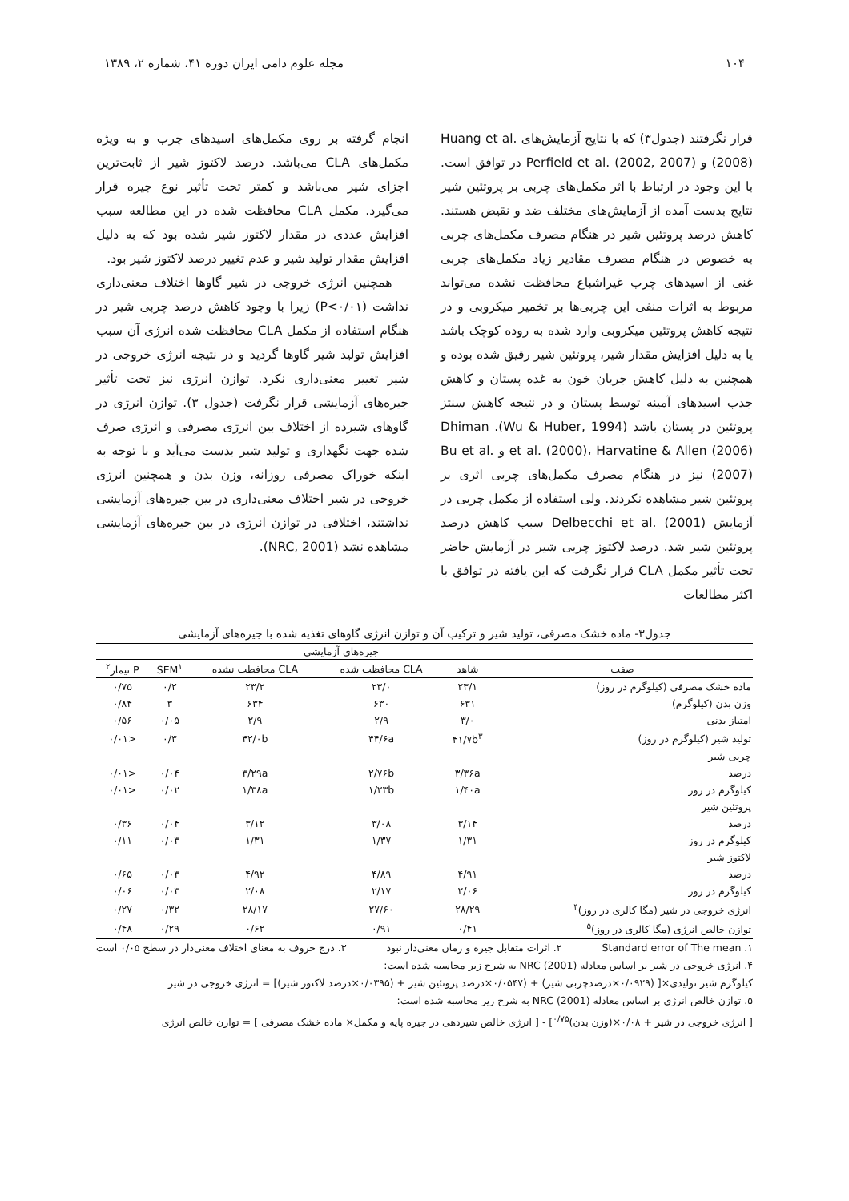۱۰۴ مجله علوم دامی ایران دوره ۴۱، شماره ۲، ۱۳۸۹
قرار نگرفتند (جدول۳) که با نتایج آزمایش‌های Huang et al. (2008) و Perfield et al. (2002, 2007) در توافق است. با این وجود در ارتباط با اثر مکمل‌های چربی بر پروتئین شیر نتایج بدست آمده از آزمایش‌های مختلف ضد و نقیض هستند. کاهش درصد پروتئین شیر در هنگام مصرف مکمل‌های چربی به خصوص در هنگام مصرف مقادیر زیاد مکمل‌های چربی غنی از اسیدهای چرب غیراشباع محافظت نشده می‌تواند مربوط به اثرات منفی این چربی‌ها بر تخمیر میکروبی و در نتیجه کاهش پروتئین میکروبی وارد شده به روده کوچک باشد یا به دلیل افزایش مقدار شیر، پروتئین شیر رقیق شده بوده و همچنین به دلیل کاهش جریان خون به غده پستان و کاهش جذب اسیدهای آمینه توسط پستان و در نتیجه کاهش سنتز پروتئین در پستان باشد (Wu & Huber, 1994). Dhiman et al. (2000)، Harvatine & Allen (2006) و Bu et al. (2007) نیز در هنگام مصرف مکمل‌های چربی اثری بر پروتئین شیر مشاهده نکردند. ولی استفاده از مکمل چربی در آزمایش Delbecchi et al. (2001) سبب کاهش درصد پروتئین شیر شد. درصد لاکتوز چربی شیر در آزمایش حاضر تحت تأثیر مکمل CLA قرار نگرفت که این یافته در توافق با اکثر مطالعات
انجام گرفته بر روی مکمل‌های اسیدهای چرب و به ویژه مکمل‌های CLA می‌باشد. درصد لاکتوز شیر از ثابت‌ترین اجزای شیر می‌باشد و کمتر تحت تأثیر نوع جیره قرار می‌گیرد. مکمل CLA محافظت شده در این مطالعه سبب افزایش عددی در مقدار لاکتوز شیر شده بود که به دلیل افزایش مقدار تولید شیر و عدم تغییر درصد لاکتوز شیر بود.
همچنین انرژی خروجی در شیر گاوها اختلاف معنی‌داری نداشت (P<۰/۰۱) زیرا با وجود کاهش درصد چربی شیر در هنگام استفاده از مکمل CLA محافظت شده انرژی آن سبب افزایش تولید شیر گاوها گردید و در نتیجه انرژی خروجی در شیر تغییر معنی‌داری نکرد. توازن انرژی نیز تحت تأثیر جیره‌های آزمایشی قرار نگرفت (جدول ۳). توازن انرژی در گاوهای شیرده از اختلاف بین انرژی مصرفی و انرژی صرف شده جهت نگهداری و تولید شیر بدست می‌آید و با توجه به اینکه خوراک مصرفی روزانه، وزن بدن و همچنین انرژی خروجی در شیر اختلاف معنی‌داری در بین جیره‌های آزمایشی نداشتند، اختلافی در توازن انرژی در بین جیره‌های آزمایشی مشاهده نشد (NRC, 2001).
جدول۳- ماده خشک مصرفی، تولید شیر و ترکیب آن و توازن انرژی گاوهای تغذیه شده با جیره‌های آزمایشی
| | جیره‌های آزمایشی | | | | |
| --- | --- | --- | --- | --- | --- |
| صفت | شاهد | CLA محافظت شده | CLA محافظت نشده | SEM<sup>۱</sup> | P تیمار<sup>۲</sup> |
| ماده خشک مصرفی (کیلوگرم در روز) | ۲۳/۱ | ۲۳/۰ | ۲۳/۲ | ۰/۲ | ۰/۷۵ |
| وزن بدن (کیلوگرم) | ۶۳۱ | ۶۳۰ | ۶۳۴ | ۳ | ۰/۸۴ |
| امتیاز بدنی | ۳/۰ | ۲/۹ | ۲/۹ | ۰/۰۵ | ۰/۵۶ |
| تولید شیر (کیلوگرم در روز) | ۴۱/۷b<sup>۳</sup> | ۴۴/۶a | ۴۲/۰b | ۰/۳ | <۰/۰۱ |
| چربی شیر | | | | | |
| درصد | ۳/۳۶a | ۲/۷۶b | ۳/۲۹a | ۰/۰۴ | <۰/۰۱ |
| کیلوگرم در روز | ۱/۴۰a | ۱/۲۳b | ۱/۳۸a | ۰/۰۲ | <۰/۰۱ |
| پروتئین شیر | | | | | |
| درصد | ۳/۱۴ | ۳/۰۸ | ۳/۱۲ | ۰/۰۴ | ۰/۳۶ |
| کیلوگرم در روز | ۱/۳۱ | ۱/۳۷ | ۱/۳۱ | ۰/۰۳ | ۰/۱۱ |
| لاکتوز شیر | | | | | |
| درصد | ۴/۹۱ | ۴/۸۹ | ۴/۹۲ | ۰/۰۳ | ۰/۶۵ |
| کیلوگرم در روز | ۲/۰۶ | ۲/۱۷ | ۲/۰۸ | ۰/۰۳ | ۰/۰۶ |
| انرژی خروجی در شیر (مگا کالری در روز)<sup>۴</sup> | ۲۸/۲۹ | ۲۷/۶۰ | ۲۸/۱۷ | ۰/۳۲ | ۰/۲۷ |
| توازن خالص انرژی (مگا کالری در روز)<sup>۵</sup> | ۰/۴۱ | ۰/۹۱ | ۰/۶۲ | ۰/۲۹ | ۰/۴۸ |
۱. Standard error of The mean ۲. اثرات متقابل جیره و زمان معنی‌دار نبود ۳. درج حروف به معنای اختلاف معنی‌دار در سطح ۰/۰۵ است
۴. انرژی خروجی در شیر بر اساس معادله NRC (2001) به شرح زیر محاسبه شده است:
کیلوگرم شیر تولیدی×[ (۰/۰۹۲۹×درصدچربی شیر) + (۰/۰۵۴۷×درصد پروتئین شیر + (۰/۰۳۹۵×درصد لاکتوز شیر)] = انرژی خروجی در شیر
۵. توازن خالص انرژی بر اساس معادله NRC (2001) به شرح زیر محاسبه شده است:
[ انرژی خروجی در شیر + ۰/۰۸×(وزن بدن)<sup>۰/۷۵</sup>] - [ انرژی خالص شیردهی در جیره پایه و مکمل× ماده خشک مصرفی ] = توازن خالص انرژی